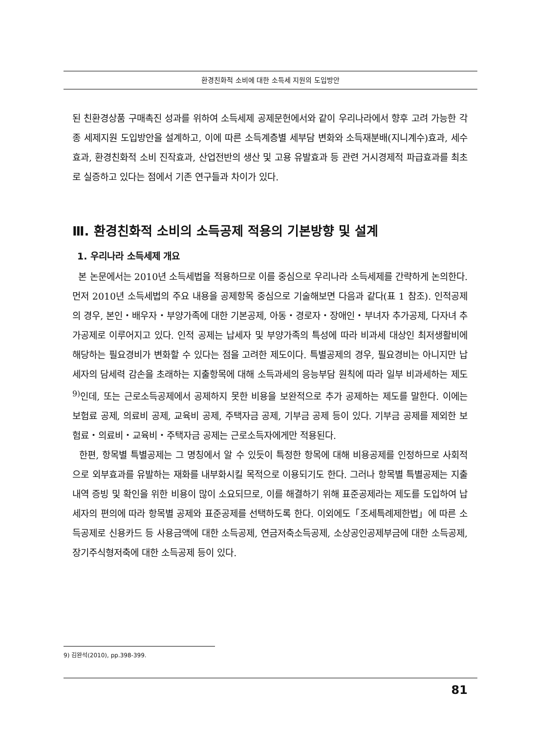환경친화적 소비에 대한 소득세 지원의 도입방안
된 친환경상품 구매촉진 성과를 위하여 소득세제 공제문헌에서와 같이 우리나라에서 향후 고려 가능한 각종 세제지원 도입방안을 설계하고, 이에 따른 소득계층별 세부담 변화와 소득재분배(지니계수)효과, 세수효과, 환경친화적 소비 진작효과, 산업전반의 생산 및 고용 유발효과 등 관련 거시경제적 파급효과를 최초로 실증하고 있다는 점에서 기존 연구들과 차이가 있다.
Ⅲ. 환경친화적 소비의 소득공제 적용의 기본방향 및 설계
1. 우리나라 소득세제 개요
본 논문에서는 2010년 소득세법을 적용하므로 이를 중심으로 우리나라 소득세제를 간략하게 논의한다. 먼저 2010년 소득세법의 주요 내용을 공제항목 중심으로 기술해보면 다음과 같다(표 1 참조). 인적공제의 경우, 본인・배우자・부양가족에 대한 기본공제, 아동・경로자・장애인・부녀자 추가공제, 다자녀 추가공제로 이루어지고 있다. 인적 공제는 납세자 및 부양가족의 특성에 따라 비과세 대상인 최저생활비에 해당하는 필요경비가 변화할 수 있다는 점을 고려한 제도이다. 특별공제의 경우, 필요경비는 아니지만 납세자의 담세력 감손을 초래하는 지출항목에 대해 소득과세의 응능부담 원칙에 따라 일부 비과세하는 제도<sup>9)</sup>인데, 또는 근로소득공제에서 공제하지 못한 비용을 보완적으로 추가 공제하는 제도를 말한다. 이에는 보험료 공제, 의료비 공제, 교육비 공제, 주택자금 공제, 기부금 공제 등이 있다. 기부금 공제를 제외한 보험료・의료비・교육비・주택자금 공제는 근로소득자에게만 적용된다.
한편, 항목별 특별공제는 그 명칭에서 알 수 있듯이 특정한 항목에 대해 비용공제를 인정하므로 사회적으로 외부효과를 유발하는 재화를 내부화시킬 목적으로 이용되기도 한다. 그러나 항목별 특별공제는 지출내역 증빙 및 확인을 위한 비용이 많이 소요되므로, 이를 해결하기 위해 표준공제라는 제도를 도입하여 납세자의 편의에 따라 항목별 공제와 표준공제를 선택하도록 한다. 이외에도「조세특례제한법」에 따른 소득공제로 신용카드 등 사용금액에 대한 소득공제, 연금저축소득공제, 소상공인공제부금에 대한 소득공제, 장기주식형저축에 대한 소득공제 등이 있다.
9) 김완석(2010), pp.398-399.
81